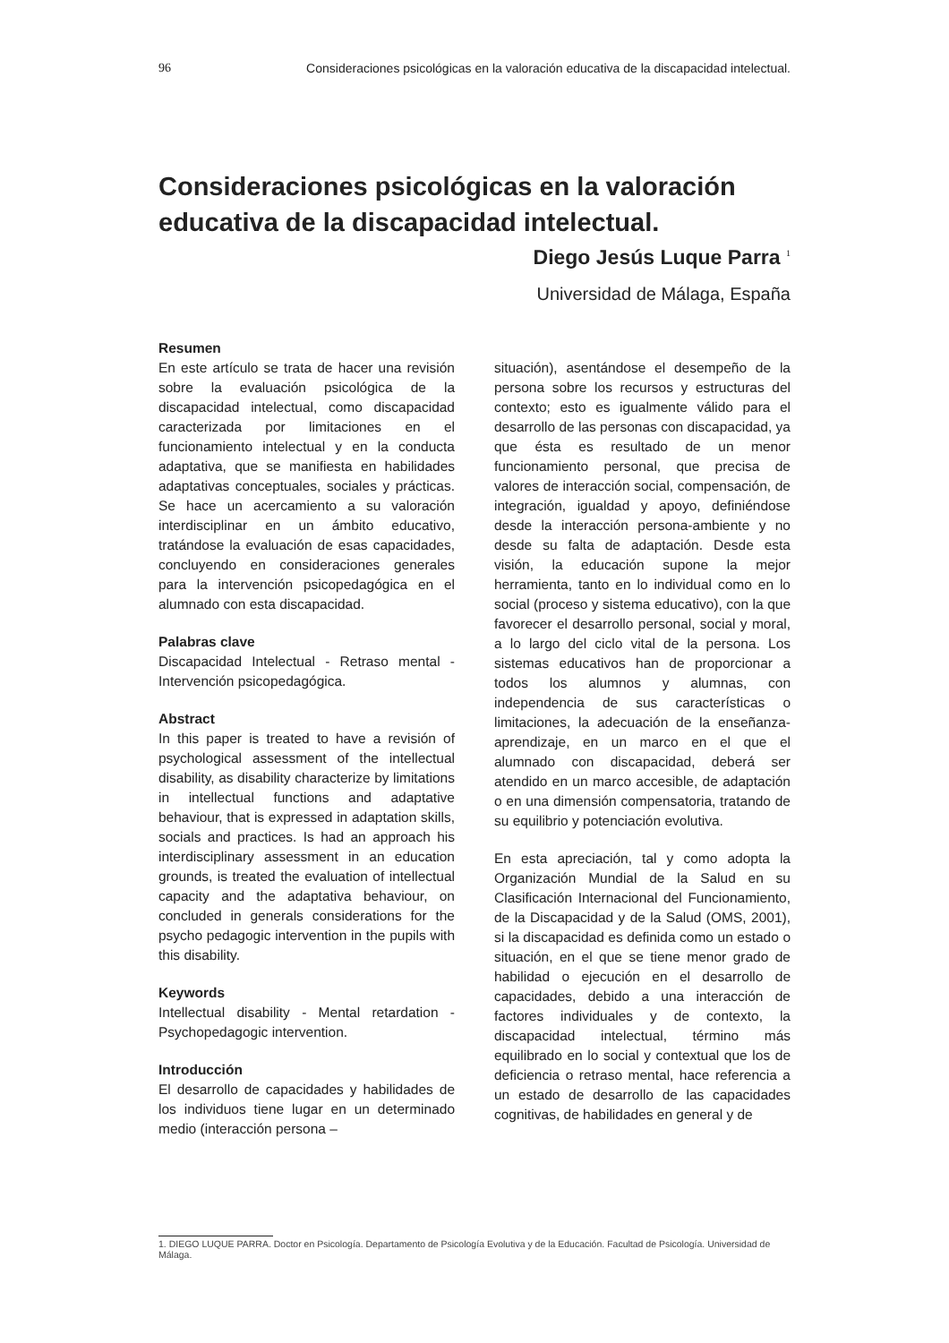96 Consideraciones psicológicas en la valoración educativa de la discapacidad intelectual.
Consideraciones psicológicas en la valoración educativa de la discapacidad intelectual.
Diego Jesús Luque Parra <sup>1</sup>
Universidad de Málaga, España
Resumen
En este artículo se trata de hacer una revisión sobre la evaluación psicológica de la discapacidad intelectual, como discapacidad caracterizada por limitaciones en el funcionamiento intelectual y en la conducta adaptativa, que se manifiesta en habilidades adaptativas conceptuales, sociales y prácticas. Se hace un acercamiento a su valoración interdisciplinar en un ámbito educativo, tratándose la evaluación de esas capacidades, concluyendo en consideraciones generales para la intervención psicopedagógica en el alumnado con esta discapacidad.
Palabras clave
Discapacidad Intelectual - Retraso mental - Intervención psicopedagógica.
Abstract
In this paper is treated to have a revisión of psychological assessment of the intellectual disability, as disability characterize by limitations in intellectual functions and adaptative behaviour, that is expressed in adaptation skills, socials and practices. Is had an approach his interdisciplinary assessment in an education grounds, is treated the evaluation of intellectual capacity and the adaptativa behaviour, on concluded in generals considerations for the psycho pedagogic intervention in the pupils with this disability.
Keywords
Intellectual disability - Mental retardation - Psychopedagogic intervention.
Introducción
El desarrollo de capacidades y habilidades de los individuos tiene lugar en un determinado medio (interacción persona –
situación), asentándose el desempeño de la persona sobre los recursos y estructuras del contexto; esto es igualmente válido para el desarrollo de las personas con discapacidad, ya que ésta es resultado de un menor funcionamiento personal, que precisa de valores de interacción social, compensación, de integración, igualdad y apoyo, definiéndose desde la interacción persona-ambiente y no desde su falta de adaptación. Desde esta visión, la educación supone la mejor herramienta, tanto en lo individual como en lo social (proceso y sistema educativo), con la que favorecer el desarrollo personal, social y moral, a lo largo del ciclo vital de la persona. Los sistemas educativos han de proporcionar a todos los alumnos y alumnas, con independencia de sus características o limitaciones, la adecuación de la enseñanza-aprendizaje, en un marco en el que el alumnado con discapacidad, deberá ser atendido en un marco accesible, de adaptación o en una dimensión compensatoria, tratando de su equilibrio y potenciación evolutiva.
En esta apreciación, tal y como adopta la Organización Mundial de la Salud en su Clasificación Internacional del Funcionamiento, de la Discapacidad y de la Salud (OMS, 2001), si la discapacidad es definida como un estado o situación, en el que se tiene menor grado de habilidad o ejecución en el desarrollo de capacidades, debido a una interacción de factores individuales y de contexto, la discapacidad intelectual, término más equilibrado en lo social y contextual que los de deficiencia o retraso mental, hace referencia a un estado de desarrollo de las capacidades cognitivas, de habilidades en general y de
1. DIEGO LUQUE PARRA. Doctor en Psicología. Departamento de Psicología Evolutiva y de la Educación. Facultad de Psicología. Universidad de Málaga.